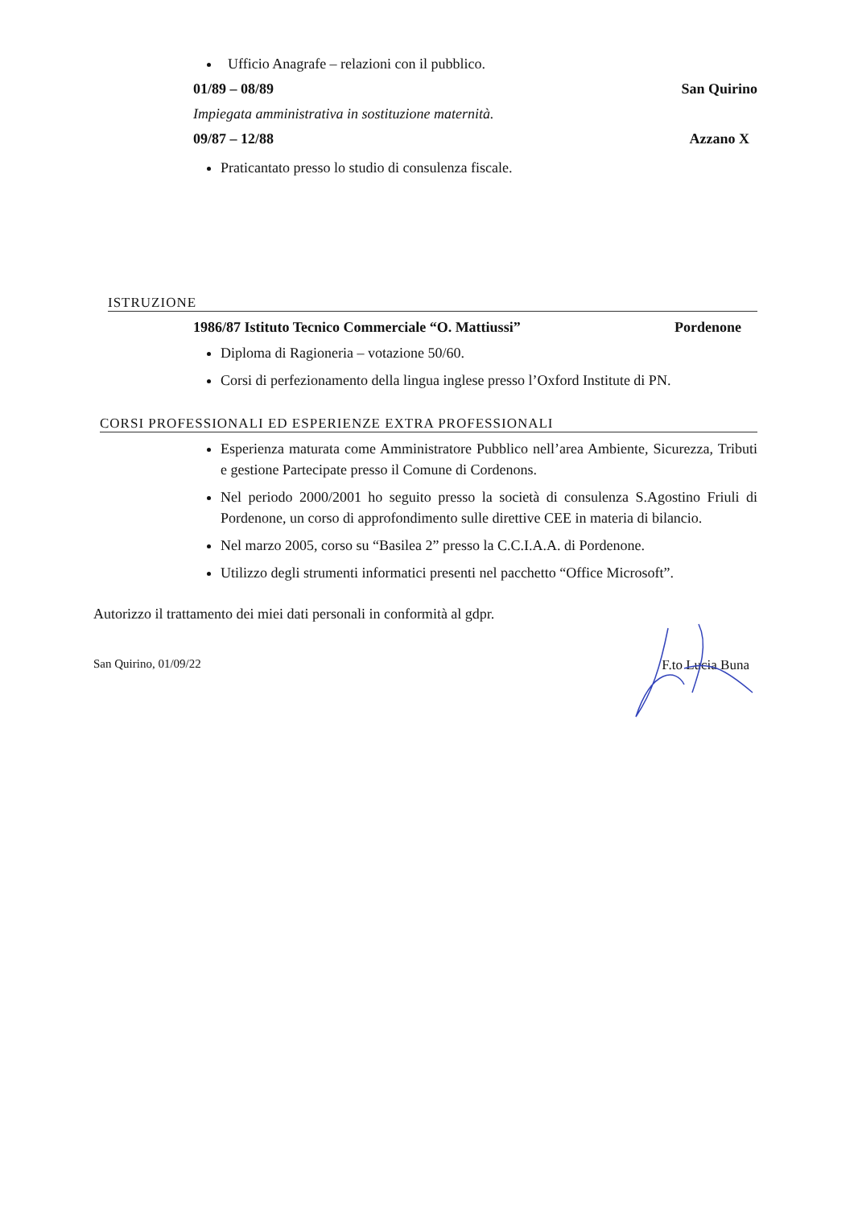Ufficio Anagrafe – relazioni con il pubblico.
01/89 – 08/89 San Quirino
Impiegata amministrativa in sostituzione maternità.
09/87 – 12/88 Azzano X
Praticantato presso lo studio di consulenza fiscale.
ISTRUZIONE
1986/87 Istituto Tecnico Commerciale “O. Mattiussi” Pordenone
Diploma di Ragioneria – votazione 50/60.
Corsi di perfezionamento della lingua inglese presso l’Oxford Institute di PN.
CORSI PROFESSIONALI ED ESPERIENZE EXTRA PROFESSIONALI
Esperienza maturata come Amministratore Pubblico nell’area Ambiente, Sicurezza, Tributi e gestione Partecipate presso il Comune di Cordenons.
Nel periodo 2000/2001 ho seguito presso la società di consulenza S.Agostino Friuli di Pordenone, un corso di approfondimento sulle direttive CEE in materia di bilancio.
Nel marzo 2005, corso su “Basilea 2” presso la C.C.I.A.A. di Pordenone.
Utilizzo degli strumenti informatici presenti nel pacchetto “Office Microsoft”.
Autorizzo il trattamento dei miei dati personali in conformità al gdpr.
San Quirino, 01/09/22 F.to Lucia Buna